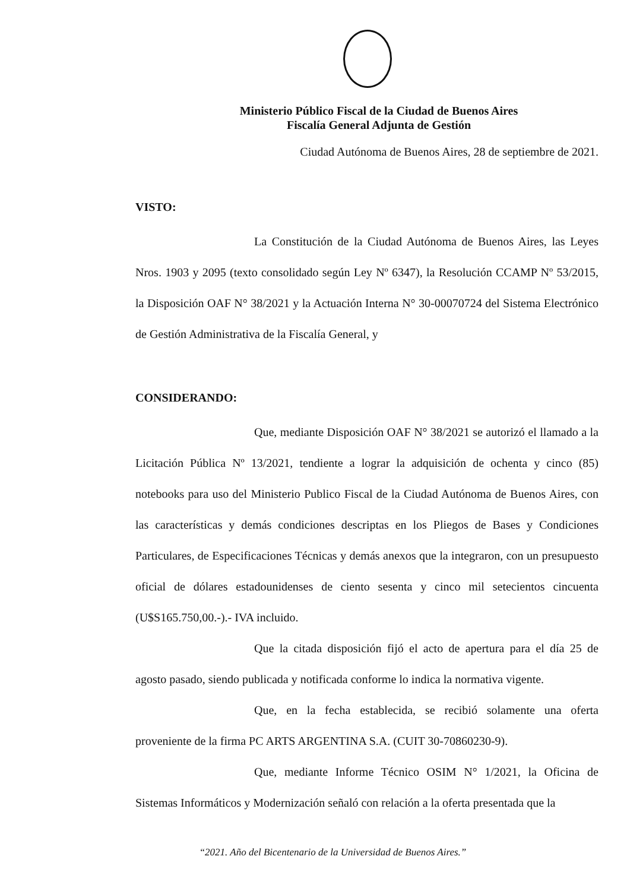Ministerio Público Fiscal de la Ciudad de Buenos Aires
Fiscalía General Adjunta de Gestión
Ciudad Autónoma de Buenos Aires, 28 de septiembre de 2021.
VISTO:
La Constitución de la Ciudad Autónoma de Buenos Aires, las Leyes Nros. 1903 y 2095 (texto consolidado según Ley Nº 6347), la Resolución CCAMP Nº 53/2015, la Disposición OAF N° 38/2021 y la Actuación Interna N° 30-00070724 del Sistema Electrónico de Gestión Administrativa de la Fiscalía General, y
CONSIDERANDO:
Que, mediante Disposición OAF N° 38/2021 se autorizó el llamado a la Licitación Pública Nº 13/2021, tendiente a lograr la adquisición de ochenta y cinco (85) notebooks para uso del Ministerio Publico Fiscal de la Ciudad Autónoma de Buenos Aires, con las características y demás condiciones descriptas en los Pliegos de Bases y Condiciones Particulares, de Especificaciones Técnicas y demás anexos que la integraron, con un presupuesto oficial de dólares estadounidenses de ciento sesenta y cinco mil setecientos cincuenta (U$S165.750,00.-).- IVA incluido.
Que la citada disposición fijó el acto de apertura para el día 25 de agosto pasado, siendo publicada y notificada conforme lo indica la normativa vigente.
Que, en la fecha establecida, se recibió solamente una oferta proveniente de la firma PC ARTS ARGENTINA S.A. (CUIT 30-70860230-9).
Que, mediante Informe Técnico OSIM N° 1/2021, la Oficina de Sistemas Informáticos y Modernización señaló con relación a la oferta presentada que la
“2021. Año del Bicentenario de la Universidad de Buenos Aires.”